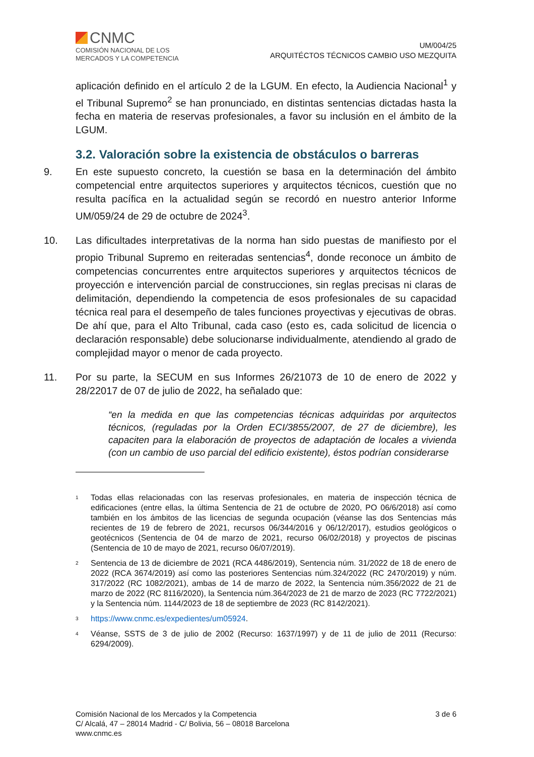CNMC
COMISIÓN NACIONAL DE LOS
MERCADOS Y LA COMPETENCIA
UM/004/25
ARQUITÉCTOS TÉCNICOS CAMBIO USO MEZQUITA
aplicación definido en el artículo 2 de la LGUM. En efecto, la Audiencia Nacional<sup>1</sup> y el Tribunal Supremo<sup>2</sup> se han pronunciado, en distintas sentencias dictadas hasta la fecha en materia de reservas profesionales, a favor su inclusión en el ámbito de la LGUM.
3.2. Valoración sobre la existencia de obstáculos o barreras
9. En este supuesto concreto, la cuestión se basa en la determinación del ámbito competencial entre arquitectos superiores y arquitectos técnicos, cuestión que no resulta pacífica en la actualidad según se recordó en nuestro anterior Informe UM/059/24 de 29 de octubre de 2024<sup>3</sup>.
10. Las dificultades interpretativas de la norma han sido puestas de manifiesto por el propio Tribunal Supremo en reiteradas sentencias<sup>4</sup>, donde reconoce un ámbito de competencias concurrentes entre arquitectos superiores y arquitectos técnicos de proyección e intervención parcial de construcciones, sin reglas precisas ni claras de delimitación, dependiendo la competencia de esos profesionales de su capacidad técnica real para el desempeño de tales funciones proyectivas y ejecutivas de obras. De ahí que, para el Alto Tribunal, cada caso (esto es, cada solicitud de licencia o declaración responsable) debe solucionarse individualmente, atendiendo al grado de complejidad mayor o menor de cada proyecto.
11. Por su parte, la SECUM en sus Informes 26/21073 de 10 de enero de 2022 y 28/22017 de 07 de julio de 2022, ha señalado que:
“en la medida en que las competencias técnicas adquiridas por arquitectos técnicos, (reguladas por la Orden ECI/3855/2007, de 27 de diciembre), les capaciten para la elaboración de proyectos de adaptación de locales a vivienda (con un cambio de uso parcial del edificio existente), éstos podrían considerarse
<sup>1</sup>
Todas ellas relacionadas con las reservas profesionales, en materia de inspección técnica de edificaciones (entre ellas, la última Sentencia de 21 de octubre de 2020, PO 06/6/2018) así como también en los ámbitos de las licencias de segunda ocupación (véanse las dos Sentencias más recientes de 19 de febrero de 2021, recursos 06/344/2016 y 06/12/2017), estudios geológicos o geotécnicos (Sentencia de 04 de marzo de 2021, recurso 06/02/2018) y proyectos de piscinas (Sentencia de 10 de mayo de 2021, recurso 06/07/2019).
<sup>2</sup>
Sentencia de 13 de diciembre de 2021 (RCA 4486/2019), Sentencia núm. 31/2022 de 18 de enero de 2022 (RCA 3674/2019) así como las posteriores Sentencias núm.324/2022 (RC 2470/2019) y núm. 317/2022 (RC 1082/2021), ambas de 14 de marzo de 2022, la Sentencia núm.356/2022 de 21 de marzo de 2022 (RC 8116/2020), la Sentencia núm.364/2023 de 21 de marzo de 2023 (RC 7722/2021) y la Sentencia núm. 1144/2023 de 18 de septiembre de 2023 (RC 8142/2021).
<sup>3</sup>
https://www.cnmc.es/expedientes/um05924.
<sup>4</sup>
Véanse, SSTS de 3 de julio de 2002 (Recurso: 1637/1997) y de 11 de julio de 2011 (Recurso: 6294/2009).
Comisión Nacional de los Mercados y la Competencia
C/ Alcalá, 47 – 28014 Madrid - C/ Bolivia, 56 – 08018 Barcelona
www.cnmc.es
3 de 6